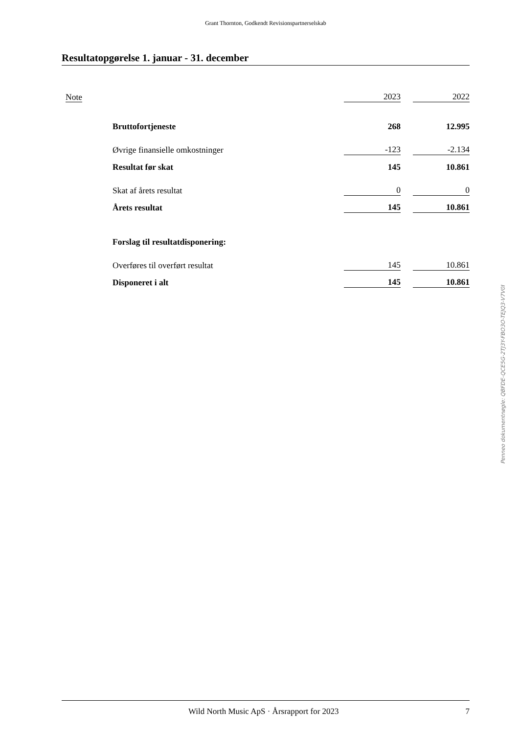Grant Thornton, Godkendt Revisionspartnerselskab
Resultatopgørelse 1. januar - 31. december
| Note | | 2023 | | 2022 |
| --- | --- | --- | --- | --- |
| | Bruttofortjeneste | 268 | | 12.995 |
| | Øvrige finansielle omkostninger | -123 | | -2.134 |
| | Resultat før skat | 145 | | 10.861 |
| | Skat af årets resultat | 0 | | 0 |
| | Årets resultat | 145 | | 10.861 |
| | Forslag til resultatdisponering: | | | |
| | Overføres til overført resultat | 145 | | 10.861 |
| | Disponeret i alt | 145 | | 10.861 |
Wild North Music ApS · Årsrapport for 2023 7
Penneo dokumentnøgle: QBFDE-QCE5G-2TJ3Y-FBO3O-TEJQ3-V7V0I